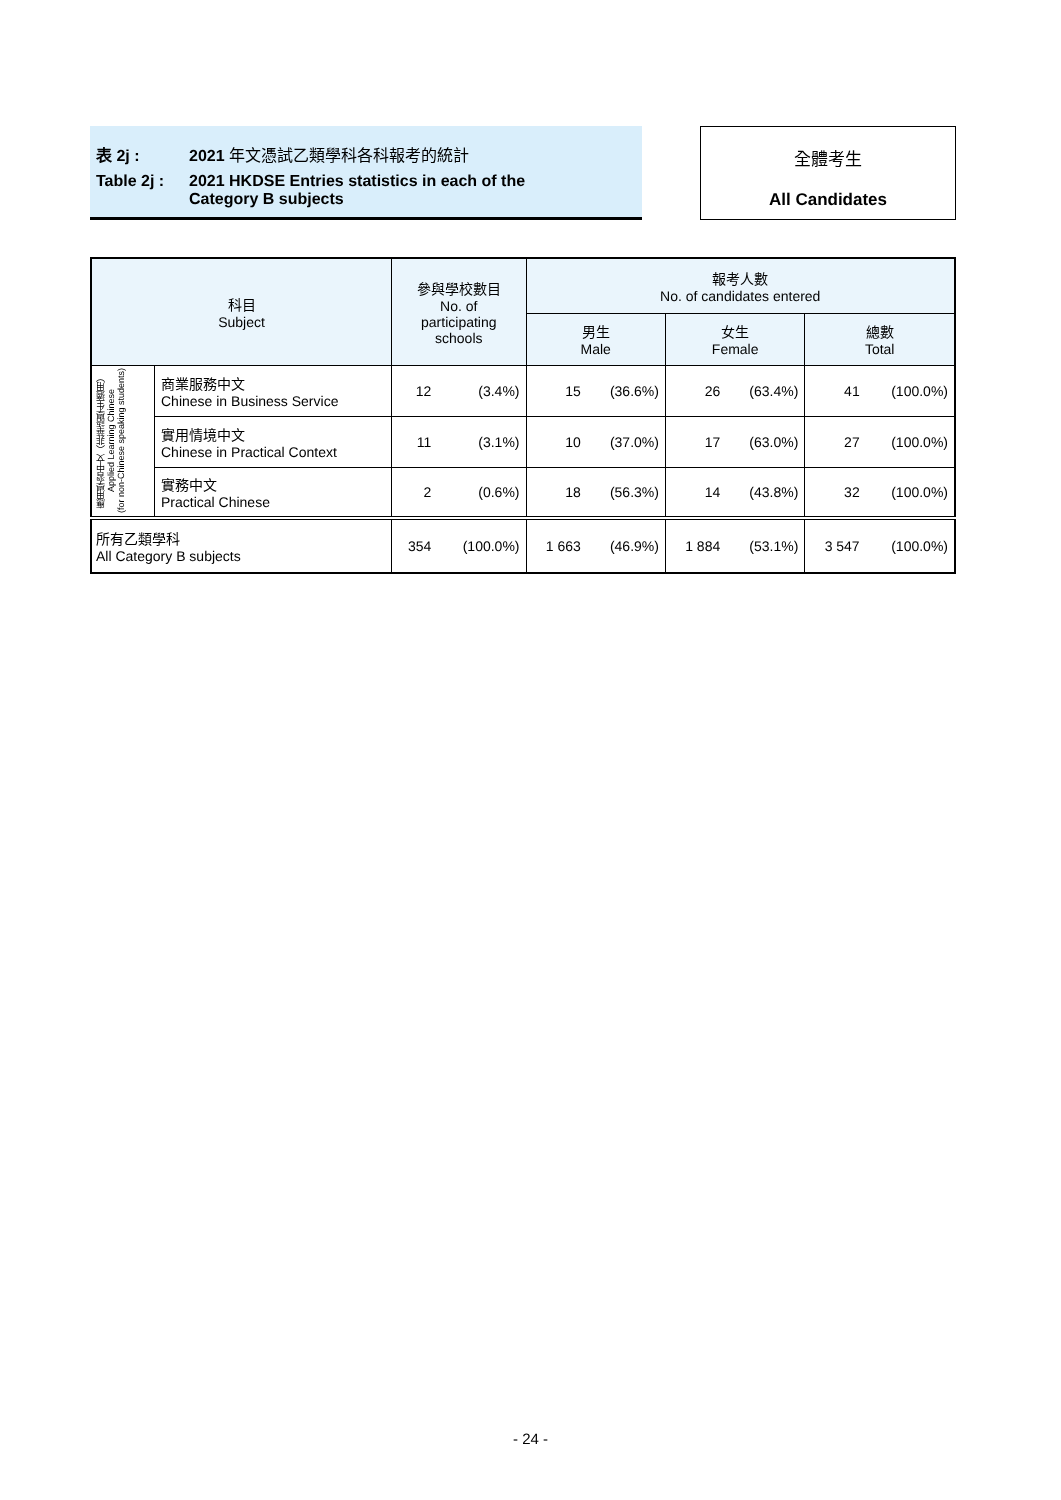表 2j : 2021 年文憑試乙類學科各科報考的統計
Table 2j : 2021 HKDSE Entries statistics in each of the
Category B subjects
全體考生
All Candidates
| 科目 Subject | | 參與學校數目 No. of participating schools | | 報考人數 No. of candidates entered | | | | | |
| --- | --- | --- | --- | --- | --- | --- | --- | --- | --- |
| | | | | 男生 Male | | 女生 Female | | 總數 Total | |
| 應用學習中文（非華語學生適用） Applied Learning Chinese (for non-Chinese speaking students) | 商業服務中文 Chinese in Business Service | 12 | (3.4%) | 15 | (36.6%) | 26 | (63.4%) | 41 | (100.0%) |
| | 實用情境中文 Chinese in Practical Context | 11 | (3.1%) | 10 | (37.0%) | 17 | (63.0%) | 27 | (100.0%) |
| | 實務中文 Practical Chinese | 2 | (0.6%) | 18 | (56.3%) | 14 | (43.8%) | 32 | (100.0%) |
| 所有乙類學科 All Category B subjects | | 354 | (100.0%) | 1 663 | (46.9%) | 1 884 | (53.1%) | 3 547 | (100.0%) |
- 24 -